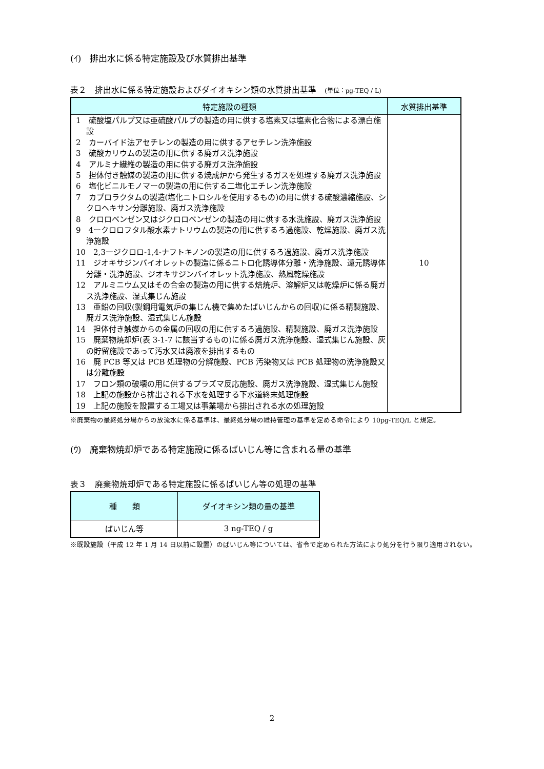(ｲ)　排出水に係る特定施設及び水質排出基準
表２　排出水に係る特定施設およびダイオキシン類の水質排出基準　(単位：pg-TEQ / L)
| 特定施設の種類 | 水質排出基準 |
| --- | --- |
| 1 硫酸塩パルプ又は亜硫酸パルプの製造の用に供する塩素又は塩素化合物による漂白施設 2 カーバイド法アセチレンの製造の用に供するアセチレン洗浄施設 3 硫酸カリウムの製造の用に供する廃ガス洗浄施設 4 アルミナ繊維の製造の用に供する廃ガス洗浄施設 5 担体付き触媒の製造の用に供する焼成炉から発生するガスを処理する廃ガス洗浄施設 6 塩化ビニルモノマーの製造の用に供する二塩化エチレン洗浄施設 7 カプロラクタムの製造(塩化ニトロシルを使用するもの)の用に供する硫酸濃縮施設、シクロヘキサン分離施設、廃ガス洗浄施設 8 クロロベンゼン又はジクロロベンゼンの製造の用に供する水洗施設、廃ガス洗浄施設 9 4ークロロフタル酸水素ナトリウムの製造の用に供するろ過施設、乾燥施設、廃ガス洗浄施設 10 2,3ージクロロ-1,4-ナフトキノンの製造の用に供するろ過施設、廃ガス洗浄施設 11 ジオキサジンバイオレットの製造に係るニトロ化誘導体分離・洗浄施設、還元誘導体分離・洗浄施設、ジオキサジンバイオレット洗浄施設、熱風乾燥施設 12 アルミニウム又はその合金の製造の用に供する焙焼炉、溶解炉又は乾燥炉に係る廃ガス洗浄施設、湿式集じん施設 13 亜鉛の回収(製鋼用電気炉の集じん機で集めたばいじんからの回収)に係る精製施設、廃ガス洗浄施設、湿式集じん施設 14 担体付き触媒からの金属の回収の用に供するろ過施設、精製施設、廃ガス洗浄施設 15 廃棄物焼却炉(表 3-1-7 に該当するもの)に係る廃ガス洗浄施設、湿式集じん施設、灰の貯留施設であって汚水又は廃液を排出するもの 16 廃 PCB 等又は PCB 処理物の分解施設、PCB 汚染物又は PCB 処理物の洗浄施設又は分離施設 17 フロン類の破壊の用に供するプラズマ反応施設、廃ガス洗浄施設、湿式集じん施設 18 上記の施設から排出される下水を処理する下水道終末処理施設 19 上記の施設を設置する工場又は事業場から排出される水の処理施設 | 10 |
※廃棄物の最終処分場からの放流水に係る基準は、最終処分場の維持管理の基準を定める命令により 10pg-TEQ/L と規定。
(ｳ)　廃棄物焼却炉である特定施設に係るばいじん等に含まれる量の基準
表３　廃棄物焼却炉である特定施設に係るばいじん等の処理の基準
| 種 類 | ダイオキシン類の量の基準 |
| --- | --- |
| ばいじん等 | 3 ng-TEQ / g |
※既設施設（平成 12 年 1 月 14 日以前に設置）のばいじん等については、省令で定められた方法により処分を行う限り適用されない。
2